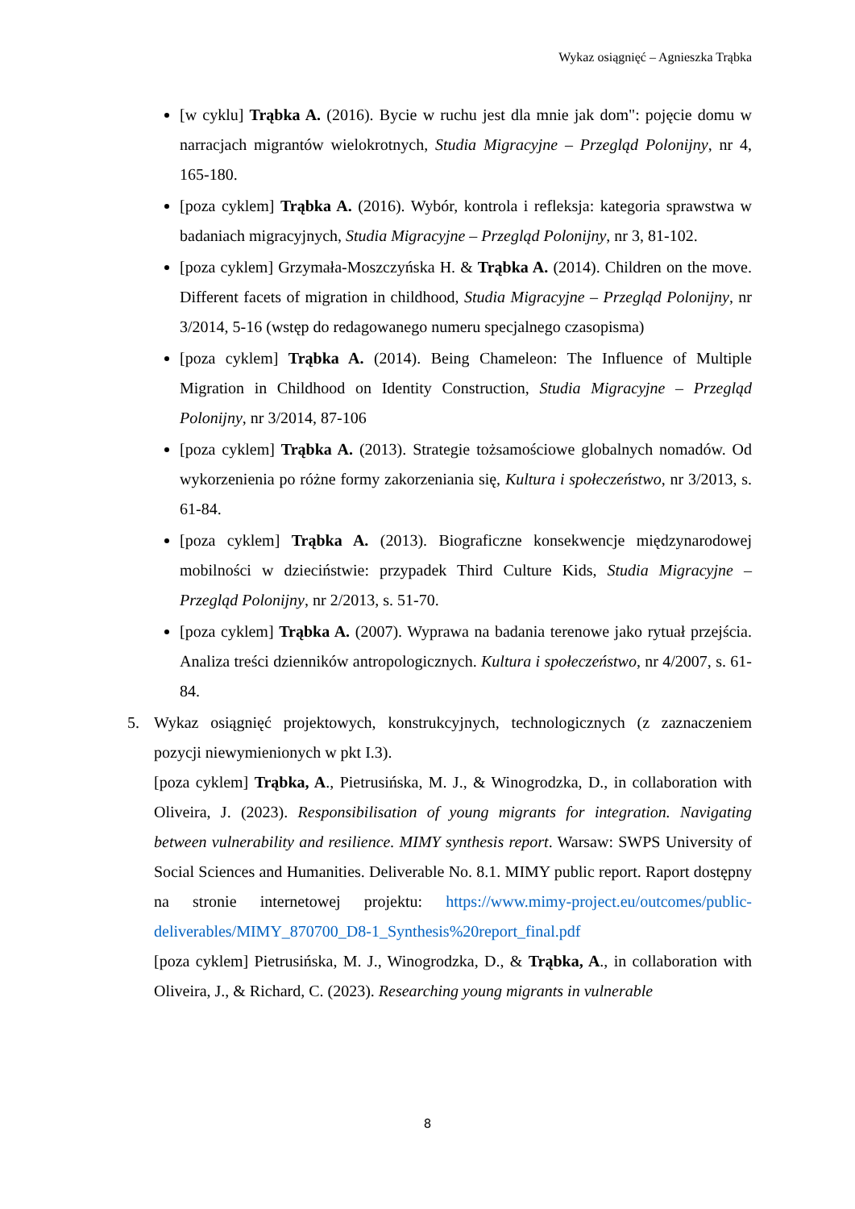Wykaz osiągnięć – Agnieszka Trąbka
[w cyklu] Trąbka A. (2016). Bycie w ruchu jest dla mnie jak dom": pojęcie domu w narracjach migrantów wielokrotnych, Studia Migracyjne – Przegląd Polonijny, nr 4, 165-180.
[poza cyklem] Trąbka A. (2016). Wybór, kontrola i refleksja: kategoria sprawstwa w badaniach migracyjnych, Studia Migracyjne – Przegląd Polonijny, nr 3, 81-102.
[poza cyklem] Grzymała-Moszczyńska H. & Trąbka A. (2014). Children on the move. Different facets of migration in childhood, Studia Migracyjne – Przegląd Polonijny, nr 3/2014, 5-16 (wstęp do redagowanego numeru specjalnego czasopisma)
[poza cyklem] Trąbka A. (2014). Being Chameleon: The Influence of Multiple Migration in Childhood on Identity Construction, Studia Migracyjne – Przegląd Polonijny, nr 3/2014, 87-106
[poza cyklem] Trąbka A. (2013). Strategie tożsamościowe globalnych nomadów. Od wykorzenienia po różne formy zakorzeniania się, Kultura i społeczeństwo, nr 3/2013, s. 61-84.
[poza cyklem] Trąbka A. (2013). Biograficzne konsekwencje międzynarodowej mobilności w dzieciństwie: przypadek Third Culture Kids, Studia Migracyjne – Przegląd Polonijny, nr 2/2013, s. 51-70.
[poza cyklem] Trąbka A. (2007). Wyprawa na badania terenowe jako rytuał przejścia. Analiza treści dzienników antropologicznych. Kultura i społeczeństwo, nr 4/2007, s. 61-84.
5. Wykaz osiągnięć projektowych, konstrukcyjnych, technologicznych (z zaznaczeniem pozycji niewymienionych w pkt I.3).
[poza cyklem] Trąbka, A., Pietrusińska, M. J., & Winogrodzka, D., in collaboration with Oliveira, J. (2023). Responsibilisation of young migrants for integration. Navigating between vulnerability and resilience. MIMY synthesis report. Warsaw: SWPS University of Social Sciences and Humanities. Deliverable No. 8.1. MIMY public report. Raport dostępny na stronie internetowej projektu: https://www.mimy-project.eu/outcomes/public-deliverables/MIMY_870700_D8-1_Synthesis%20report_final.pdf
[poza cyklem] Pietrusińska, M. J., Winogrodzka, D., & Trąbka, A., in collaboration with Oliveira, J., & Richard, C. (2023). Researching young migrants in vulnerable
8